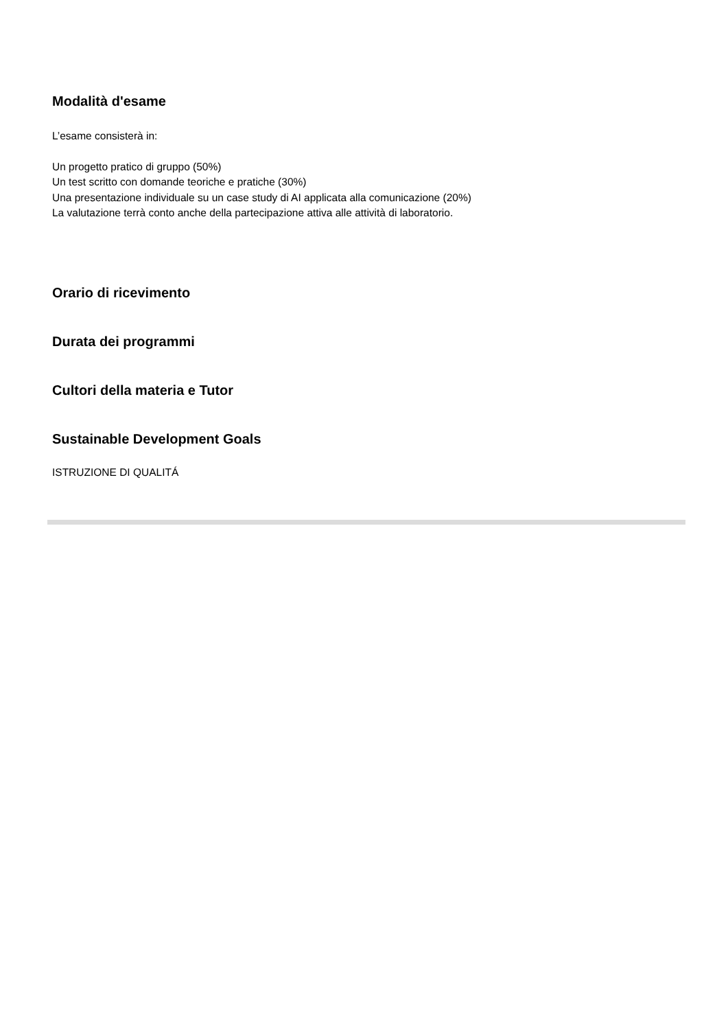Modalità d'esame
L’esame consisterà in:
Un progetto pratico di gruppo (50%)
Un test scritto con domande teoriche e pratiche (30%)
Una presentazione individuale su un case study di AI applicata alla comunicazione (20%)
La valutazione terrà conto anche della partecipazione attiva alle attività di laboratorio.
Orario di ricevimento
Durata dei programmi
Cultori della materia e Tutor
Sustainable Development Goals
ISTRUZIONE DI QUALITÁ